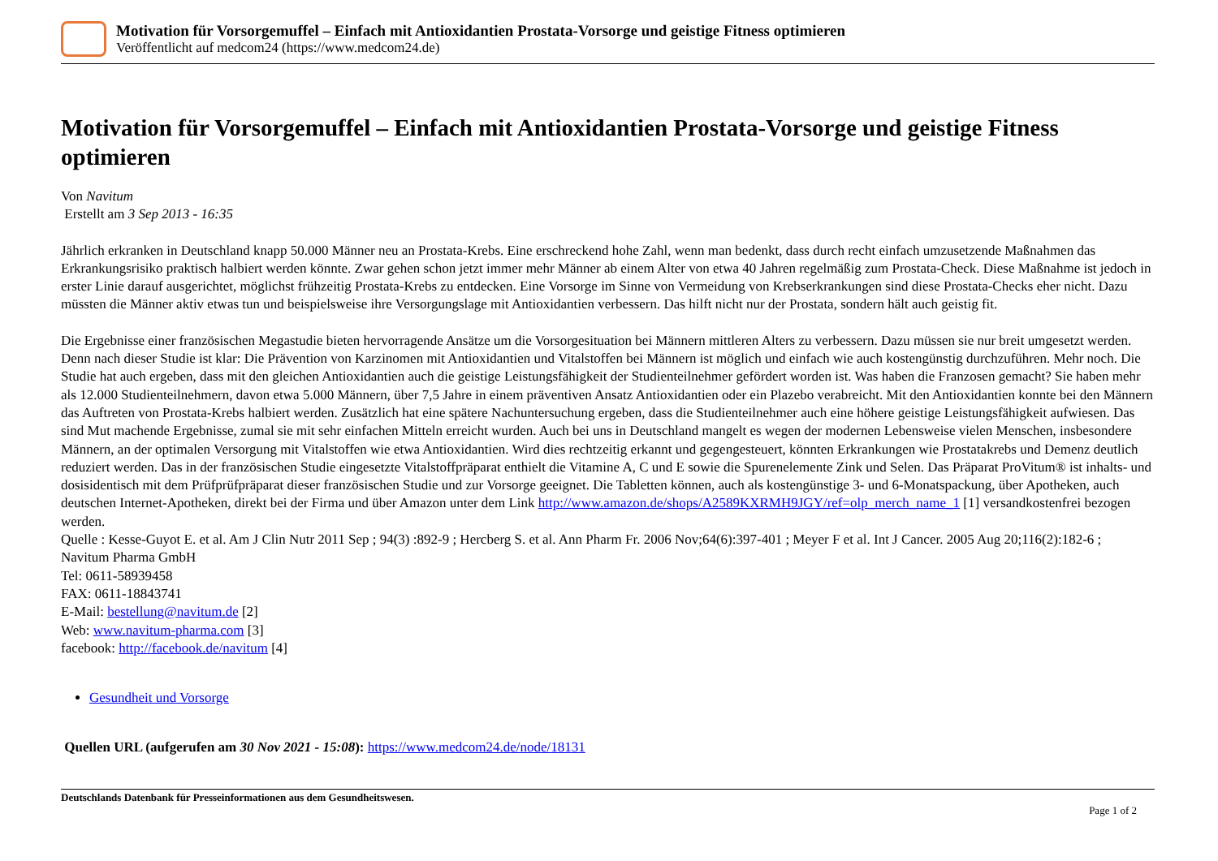Motivation für Vorsorgemuffel – Einfach mit Antioxidantien Prostata-Vorsorge und geistige Fitness optimieren
Veröffentlicht auf medcom24 (https://www.medcom24.de)
Motivation für Vorsorgemuffel – Einfach mit Antioxidantien Prostata-Vorsorge und geistige Fitness optimieren
Von Navitum
Erstellt am 3 Sep 2013 - 16:35
Jährlich erkranken in Deutschland knapp 50.000 Männer neu an Prostata-Krebs. Eine erschreckend hohe Zahl, wenn man bedenkt, dass durch recht einfach umzusetzende Maßnahmen das Erkrankungsrisiko praktisch halbiert werden könnte. Zwar gehen schon jetzt immer mehr Männer ab einem Alter von etwa 40 Jahren regelmäßig zum Prostata-Check. Diese Maßnahme ist jedoch in erster Linie darauf ausgerichtet, möglichst frühzeitig Prostata-Krebs zu entdecken. Eine Vorsorge im Sinne von Vermeidung von Krebserkrankungen sind diese Prostata-Checks eher nicht. Dazu müssten die Männer aktiv etwas tun und beispielsweise ihre Versorgungslage mit Antioxidantien verbessern. Das hilft nicht nur der Prostata, sondern hält auch geistig fit.
Die Ergebnisse einer französischen Megastudie bieten hervorragende Ansätze um die Vorsorgesituation bei Männern mittleren Alters zu verbessern. Dazu müssen sie nur breit umgesetzt werden. Denn nach dieser Studie ist klar: Die Prävention von Karzinomen mit Antioxidantien und Vitalstoffen bei Männern ist möglich und einfach wie auch kostengünstig durchzuführen. Mehr noch. Die Studie hat auch ergeben, dass mit den gleichen Antioxidantien auch die geistige Leistungsfähigkeit der Studienteilnehmer gefördert worden ist. Was haben die Franzosen gemacht? Sie haben mehr als 12.000 Studienteilnehmern, davon etwa 5.000 Männern, über 7,5 Jahre in einem präventiven Ansatz Antioxidantien oder ein Plazebo verabreicht. Mit den Antioxidantien konnte bei den Männern das Auftreten von Prostata-Krebs halbiert werden. Zusätzlich hat eine spätere Nachuntersuchung ergeben, dass die Studienteilnehmer auch eine höhere geistige Leistungsfähigkeit aufwiesen. Das sind Mut machende Ergebnisse, zumal sie mit sehr einfachen Mitteln erreicht wurden. Auch bei uns in Deutschland mangelt es wegen der modernen Lebensweise vielen Menschen, insbesondere Männern, an der optimalen Versorgung mit Vitalstoffen wie etwa Antioxidantien. Wird dies rechtzeitig erkannt und gegengesteuert, könnten Erkrankungen wie Prostatakrebs und Demenz deutlich reduziert werden. Das in der französischen Studie eingesetzte Vitalstoffpräparat enthielt die Vitamine A, C und E sowie die Spurenelemente Zink und Selen. Das Präparat ProVitum® ist inhalts- und dosisidentisch mit dem Prüfprüfpräparat dieser französischen Studie und zur Vorsorge geeignet. Die Tabletten können, auch als kostengünstige 3- und 6-Monatspackung, über Apotheken, auch deutschen Internet-Apotheken, direkt bei der Firma und über Amazon unter dem Link http://www.amazon.de/shops/A2589KXRMH9JGY/ref=olp_merch_name_1 [1] versandkostenfrei bezogen werden.
Quelle : Kesse-Guyot E. et al. Am J Clin Nutr 2011 Sep ; 94(3) :892-9 ; Hercberg S. et al. Ann Pharm Fr. 2006 Nov;64(6):397-401 ; Meyer F et al. Int J Cancer. 2005 Aug 20;116(2):182-6 ;
Navitum Pharma GmbH
Tel: 0611-58939458
FAX: 0611-18843741
E-Mail: bestellung@navitum.de [2]
Web: www.navitum-pharma.com [3]
facebook: http://facebook.de/navitum [4]
Gesundheit und Vorsorge
Quellen URL (aufgerufen am 30 Nov 2021 - 15:08): https://www.medcom24.de/node/18131
Deutschlands Datenbank für Presseinformationen aus dem Gesundheitswesen.
Page 1 of 2